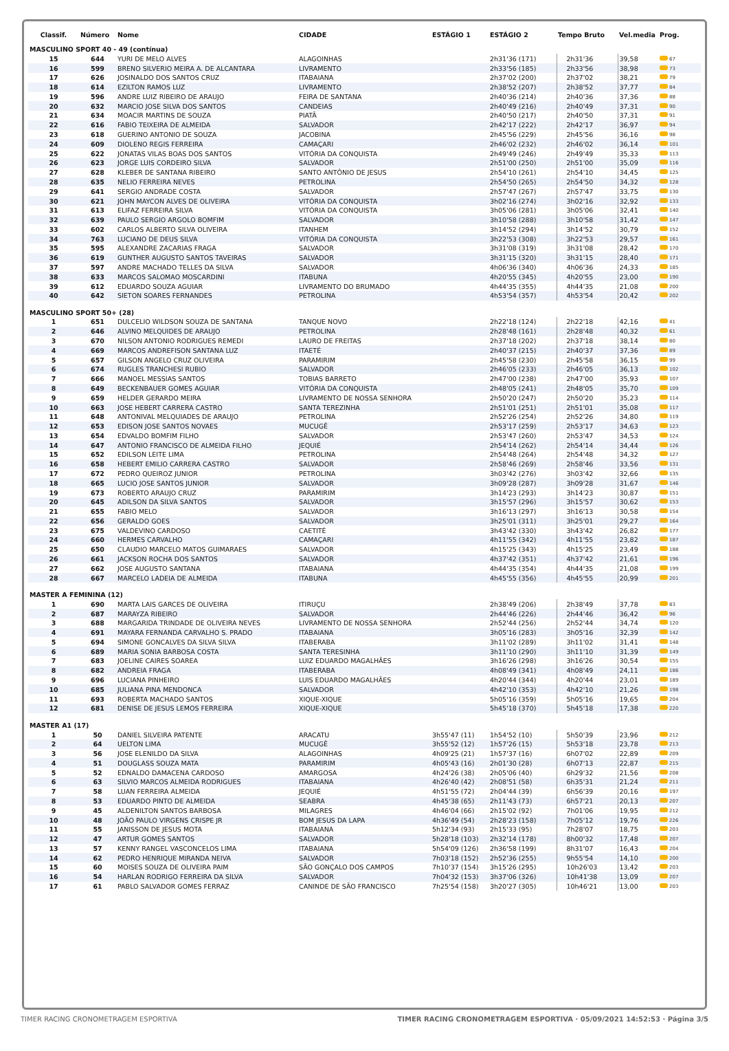| Classif. | Número | Nome | CIDADE | ESTÁGIO 1 | ESTÁGIO 2 | Tempo Bruto | Vel.media | Prog. |
| --- | --- | --- | --- | --- | --- | --- | --- | --- |
| MASCULINO SPORT 40 - 49 (contínua) | | | | | | | | |
| 15 | 644 | YURI DE MELO ALVES | ALAGOINHAS | | 2h31'36 (171) | 2h31'36 | 39,58 | 67 |
| 16 | 599 | BRENO SILVERIO MEIRA A. DE ALCANTARA | LIVRAMENTO | | 2h33'56 (185) | 2h33'56 | 38,98 | 73 |
| 17 | 626 | JOSINALDO DOS SANTOS CRUZ | ITABAIANA | | 2h37'02 (200) | 2h37'02 | 38,21 | 79 |
| 18 | 614 | EZILTON RAMOS LUZ | LIVRAMENTO | | 2h38'52 (207) | 2h38'52 | 37,77 | 84 |
| 19 | 596 | ANDRE LUIZ RIBEIRO DE ARAUJO | FEIRA DE SANTANA | | 2h40'36 (214) | 2h40'36 | 37,36 | 88 |
| 20 | 632 | MARCIO JOSE SILVA DOS SANTOS | CANDEIAS | | 2h40'49 (216) | 2h40'49 | 37,31 | 90 |
| 21 | 634 | MOACIR MARTINS DE SOUZA | PIATÃ | | 2h40'50 (217) | 2h40'50 | 37,31 | 91 |
| 22 | 616 | FABIO TEIXEIRA DE ALMEIDA | SALVADOR | | 2h42'17 (222) | 2h42'17 | 36,97 | 94 |
| 23 | 618 | GUERINO ANTONIO DE SOUZA | JACOBINA | | 2h45'56 (229) | 2h45'56 | 36,16 | 98 |
| 24 | 609 | DIOLENO REGIS FERREIRA | CAMAÇARI | | 2h46'02 (232) | 2h46'02 | 36,14 | 101 |
| 25 | 622 | JONATAS VILAS BOAS DOS SANTOS | VITÓRIA DA CONQUISTA | | 2h49'49 (246) | 2h49'49 | 35,33 | 113 |
| 26 | 623 | JORGE LUIS CORDEIRO SILVA | SALVADOR | | 2h51'00 (250) | 2h51'00 | 35,09 | 116 |
| 27 | 628 | KLEBER DE SANTANA RIBEIRO | SANTO ANTÔNIO DE JESUS | | 2h54'10 (261) | 2h54'10 | 34,45 | 125 |
| 28 | 635 | NELIO FERREIRA NEVES | PETROLINA | | 2h54'50 (265) | 2h54'50 | 34,32 | 128 |
| 29 | 641 | SERGIO ANDRADE COSTA | SALVADOR | | 2h57'47 (267) | 2h57'47 | 33,75 | 130 |
| 30 | 621 | JOHN MAYCON ALVES DE OLIVEIRA | VITÓRIA DA CONQUISTA | | 3h02'16 (274) | 3h02'16 | 32,92 | 133 |
| 31 | 613 | ELIFAZ FERREIRA SILVA | VITÓRIA DA CONQUISTA | | 3h05'06 (281) | 3h05'06 | 32,41 | 140 |
| 32 | 639 | PAULO SERGIO ARGOLO BOMFIM | SALVADOR | | 3h10'58 (288) | 3h10'58 | 31,42 | 147 |
| 33 | 602 | CARLOS ALBERTO SILVA OLIVEIRA | ITANHEM | | 3h14'52 (294) | 3h14'52 | 30,79 | 152 |
| 34 | 763 | LUCIANO DE DEUS SILVA | VITÓRIA DA CONQUISTA | | 3h22'53 (308) | 3h22'53 | 29,57 | 161 |
| 35 | 595 | ALEXANDRE ZACARIAS FRAGA | SALVADOR | | 3h31'08 (319) | 3h31'08 | 28,42 | 170 |
| 36 | 619 | GUNTHER AUGUSTO SANTOS TAVEIRAS | SALVADOR | | 3h31'15 (320) | 3h31'15 | 28,40 | 171 |
| 37 | 597 | ANDRE MACHADO TELLES DA SILVA | SALVADOR | | 4h06'36 (340) | 4h06'36 | 24,33 | 185 |
| 38 | 633 | MARCOS SALOMAO MOSCARDINI | ITABUNA | | 4h20'55 (345) | 4h20'55 | 23,00 | 190 |
| 39 | 612 | EDUARDO SOUZA AGUIAR | LIVRAMENTO DO BRUMADO | | 4h44'35 (355) | 4h44'35 | 21,08 | 200 |
| 40 | 642 | SIETON SOARES FERNANDES | PETROLINA | | 4h53'54 (357) | 4h53'54 | 20,42 | 202 |
| MASCULINO SPORT 50+ (28) | | | | | | | | |
| 1 | 651 | DULCELIO WILDSON SOUZA DE SANTANA | TANQUE NOVO | | 2h22'18 (124) | 2h22'18 | 42,16 | 41 |
| 2 | 646 | ALVINO MELQUIDES DE ARAUJO | PETROLINA | | 2h28'48 (161) | 2h28'48 | 40,32 | 61 |
| 3 | 670 | NILSON ANTONIO RODRIGUES REMEDI | LAURO DE FREITAS | | 2h37'18 (202) | 2h37'18 | 38,14 | 80 |
| 4 | 669 | MARCOS ANDREFISON SANTANA LUZ | ITAETÉ | | 2h40'37 (215) | 2h40'37 | 37,36 | 89 |
| 5 | 657 | GILSON ANGELO CRUZ OLIVEIRA | PARAMIRIM | | 2h45'58 (230) | 2h45'58 | 36,15 | 99 |
| 6 | 674 | RUGLES TRANCHESI RUBIO | SALVADOR | | 2h46'05 (233) | 2h46'05 | 36,13 | 102 |
| 7 | 666 | MANOEL MESSIAS SANTOS | TOBIAS BARRETO | | 2h47'00 (238) | 2h47'00 | 35,93 | 107 |
| 8 | 649 | BECKENBAUER GOMES AGUIAR | VITÓRIA DA CONQUISTA | | 2h48'05 (241) | 2h48'05 | 35,70 | 109 |
| 9 | 659 | HELDER GERARDO MEIRA | LIVRAMENTO DE NOSSA SENHORA | | 2h50'20 (247) | 2h50'20 | 35,23 | 114 |
| 10 | 663 | JOSE HEBERT CARRERA CASTRO | SANTA TEREZINHA | | 2h51'01 (251) | 2h51'01 | 35,08 | 117 |
| 11 | 648 | ANTONIVAL MELQUIADES DE ARAUJO | PETROLINA | | 2h52'26 (254) | 2h52'26 | 34,80 | 119 |
| 12 | 653 | EDISON JOSE SANTOS NOVAES | MUCUGÊ | | 2h53'17 (259) | 2h53'17 | 34,63 | 123 |
| 13 | 654 | EDVALDO BOMFIM FILHO | SALVADOR | | 2h53'47 (260) | 2h53'47 | 34,53 | 124 |
| 14 | 647 | ANTONIO FRANCISCO DE ALMEIDA FILHO | JEQUIÉ | | 2h54'14 (262) | 2h54'14 | 34,44 | 126 |
| 15 | 652 | EDILSON LEITE LIMA | PETROLINA | | 2h54'48 (264) | 2h54'48 | 34,32 | 127 |
| 16 | 658 | HEBERT EMILIO CARRERA CASTRO | SALVADOR | | 2h58'46 (269) | 2h58'46 | 33,56 | 131 |
| 17 | 672 | PEDRO QUEIROZ JUNIOR | PETROLINA | | 3h03'42 (276) | 3h03'42 | 32,66 | 135 |
| 18 | 665 | LUCIO JOSE SANTOS JUNIOR | SALVADOR | | 3h09'28 (287) | 3h09'28 | 31,67 | 146 |
| 19 | 673 | ROBERTO ARAUJO CRUZ | PARAMIRIM | | 3h14'23 (293) | 3h14'23 | 30,87 | 151 |
| 20 | 645 | ADILSON DA SILVA SANTOS | SALVADOR | | 3h15'57 (296) | 3h15'57 | 30,62 | 153 |
| 21 | 655 | FABIO MELO | SALVADOR | | 3h16'13 (297) | 3h16'13 | 30,58 | 154 |
| 22 | 656 | GERALDO GOES | SALVADOR | | 3h25'01 (311) | 3h25'01 | 29,27 | 164 |
| 23 | 675 | VALDEVINO CARDOSO | CAETITÉ | | 3h43'42 (330) | 3h43'42 | 26,82 | 177 |
| 24 | 660 | HERMES CARVALHO | CAMAÇARI | | 4h11'55 (342) | 4h11'55 | 23,82 | 187 |
| 25 | 650 | CLAUDIO MARCELO MATOS GUIMARAES | SALVADOR | | 4h15'25 (343) | 4h15'25 | 23,49 | 188 |
| 26 | 661 | JACKSON ROCHA DOS SANTOS | SALVADOR | | 4h37'42 (351) | 4h37'42 | 21,61 | 196 |
| 27 | 662 | JOSE AUGUSTO SANTANA | ITABAIANA | | 4h44'35 (354) | 4h44'35 | 21,08 | 199 |
| 28 | 667 | MARCELO LADEIA DE ALMEIDA | ITABUNA | | 4h45'55 (356) | 4h45'55 | 20,99 | 201 |
| MASTER A FEMININA (12) | | | | | | | | |
| 1 | 690 | MARTA LAIS GARCES DE OLIVEIRA | ITIRUÇU | | 2h38'49 (206) | 2h38'49 | 37,78 | 83 |
| 2 | 687 | MARAYZA RIBEIRO | SALVADOR | | 2h44'46 (226) | 2h44'46 | 36,42 | 96 |
| 3 | 688 | MARGARIDA TRINDADE DE OLIVEIRA NEVES | LIVRAMENTO DE NOSSA SENHORA | | 2h52'44 (256) | 2h52'44 | 34,74 | 120 |
| 4 | 691 | MAYARA FERNANDA CARVALHO S. PRADO | ITABAIANA | | 3h05'16 (283) | 3h05'16 | 32,39 | 142 |
| 5 | 694 | SIMONE GONCALVES DA SILVA SILVA | ITABERABA | | 3h11'02 (289) | 3h11'02 | 31,41 | 148 |
| 6 | 689 | MARIA SONIA BARBOSA COSTA | SANTA TERESINHA | | 3h11'10 (290) | 3h11'10 | 31,39 | 149 |
| 7 | 683 | JOELINE CAIRES SOAREA | LUIZ EDUARDO MAGALHÃES | | 3h16'26 (298) | 3h16'26 | 30,54 | 155 |
| 8 | 682 | ANDREIA FRAGA | ITABERABA | | 4h08'49 (341) | 4h08'49 | 24,11 | 186 |
| 9 | 696 | LUCIANA PINHEIRO | LUIS EDUARDO MAGALHÃES | | 4h20'44 (344) | 4h20'44 | 23,01 | 189 |
| 10 | 685 | JULIANA PINA MENDONCA | SALVADOR | | 4h42'10 (353) | 4h42'10 | 21,26 | 198 |
| 11 | 693 | ROBERTA MACHADO SANTOS | XIQUE-XIQUE | | 5h05'16 (359) | 5h05'16 | 19,65 | 204 |
| 12 | 681 | DENISE DE JESUS LEMOS FERREIRA | XIQUE-XIQUE | | 5h45'18 (370) | 5h45'18 | 17,38 | 220 |
| MASTER A1 (17) | | | | | | | | |
| 1 | 50 | DANIEL SILVEIRA PATENTE | ARACATU | 3h55'47 (11) | 1h54'52 (10) | 5h50'39 | 23,96 | 212 |
| 2 | 64 | UELTON LIMA | MUCUGÊ | 3h55'52 (12) | 1h57'26 (15) | 5h53'18 | 23,78 | 213 |
| 3 | 56 | JOSE ELENILDO DA SILVA | ALAGOINHAS | 4h09'25 (21) | 1h57'37 (16) | 6h07'02 | 22,89 | 209 |
| 4 | 51 | DOUGLASS SOUZA MATA | PARAMIRIM | 4h05'43 (16) | 2h01'30 (28) | 6h07'13 | 22,87 | 215 |
| 5 | 52 | EDNALDO DAMACENA CARDOSO | AMARGOSA | 4h24'26 (38) | 2h05'06 (40) | 6h29'32 | 21,56 | 208 |
| 6 | 63 | SILVIO MARCOS ALMEIDA RODRIGUES | ITABAIANA | 4h26'40 (42) | 2h08'51 (58) | 6h35'31 | 21,24 | 211 |
| 7 | 58 | LUAN FERREIRA ALMEIDA | JEQUIÉ | 4h51'55 (72) | 2h04'44 (39) | 6h56'39 | 20,16 | 197 |
| 8 | 53 | EDUARDO PINTO DE ALMEIDA | SEABRA | 4h45'38 (65) | 2h11'43 (73) | 6h57'21 | 20,13 | 207 |
| 9 | 45 | ALDENILTON SANTOS BARBOSA | MILAGRES | 4h46'04 (66) | 2h15'02 (92) | 7h01'06 | 19,95 | 212 |
| 10 | 48 | JOÃO PAULO VIRGENS CRISPE JR | BOM JESUS DA LAPA | 4h36'49 (54) | 2h28'23 (158) | 7h05'12 | 19,76 | 226 |
| 11 | 55 | JANISSON DE JESUS MOTA | ITABAIANA | 5h12'34 (93) | 2h15'33 (95) | 7h28'07 | 18,75 | 203 |
| 12 | 47 | ARTUR GOMES SANTOS | SALVADOR | 5h28'18 (103) | 2h32'14 (178) | 8h00'32 | 17,48 | 207 |
| 13 | 57 | KENNY RANGEL VASCONCELOS LIMA | ITABAIANA | 5h54'09 (126) | 2h36'58 (199) | 8h31'07 | 16,43 | 204 |
| 14 | 62 | PEDRO HENRIQUE MIRANDA NEIVA | SALVADOR | 7h03'18 (152) | 2h52'36 (255) | 9h55'54 | 14,10 | 200 |
| 15 | 60 | MOISES SOUZA DE OLIVEIRA PAIM | SÃO GONÇALO DOS CAMPOS | 7h10'37 (154) | 3h15'26 (295) | 10h26'03 | 13,42 | 203 |
| 16 | 54 | HARLAN RODRIGO FERREIRA DA SILVA | SALVADOR | 7h04'32 (153) | 3h37'06 (326) | 10h41'38 | 13,09 | 207 |
| 17 | 61 | PABLO SALVADOR GOMES FERRAZ | CANINDE DE SÃO FRANCISCO | 7h25'54 (158) | 3h20'27 (305) | 10h46'21 | 13,00 | 203 |
TIMER RACING CRONOMETRAGEM ESPORTIVA TIMER RACING CRONOMETRAGEM ESPORTIVA · 05/09/2021 14:52:53 · Página 3/5